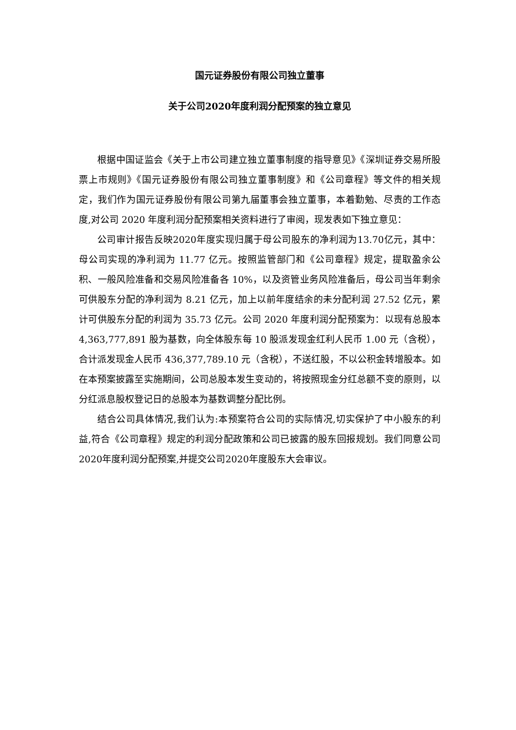国元证券股份有限公司独立董事
关于公司2020年度利润分配预案的独立意见
根据中国证监会《关于上市公司建立独立董事制度的指导意见》《深圳证券交易所股票上市规则》《国元证券股份有限公司独立董事制度》和《公司章程》等文件的相关规定，我们作为国元证券股份有限公司第九届董事会独立董事，本着勤勉、尽责的工作态度,对公司 2020 年度利润分配预案相关资料进行了审阅，现发表如下独立意见：
公司审计报告反映2020年度实现归属于母公司股东的净利润为13.70亿元，其中：母公司实现的净利润为 11.77 亿元。按照监管部门和《公司章程》规定，提取盈余公积、一般风险准备和交易风险准备各 10%，以及资管业务风险准备后，母公司当年剩余可供股东分配的净利润为 8.21 亿元，加上以前年度结余的未分配利润 27.52 亿元，累计可供股东分配的利润为 35.73 亿元。公司 2020 年度利润分配预案为：以现有总股本 4,363,777,891 股为基数，向全体股东每 10 股派发现金红利人民币 1.00 元（含税），合计派发现金人民币 436,377,789.10 元（含税），不送红股，不以公积金转增股本。如在本预案披露至实施期间，公司总股本发生变动的，将按照现金分红总额不变的原则，以分红派息股权登记日的总股本为基数调整分配比例。
结合公司具体情况,我们认为:本预案符合公司的实际情况,切实保护了中小股东的利益,符合《公司章程》规定的利润分配政策和公司已披露的股东回报规划。我们同意公司2020年度利润分配预案,并提交公司2020年度股东大会审议。